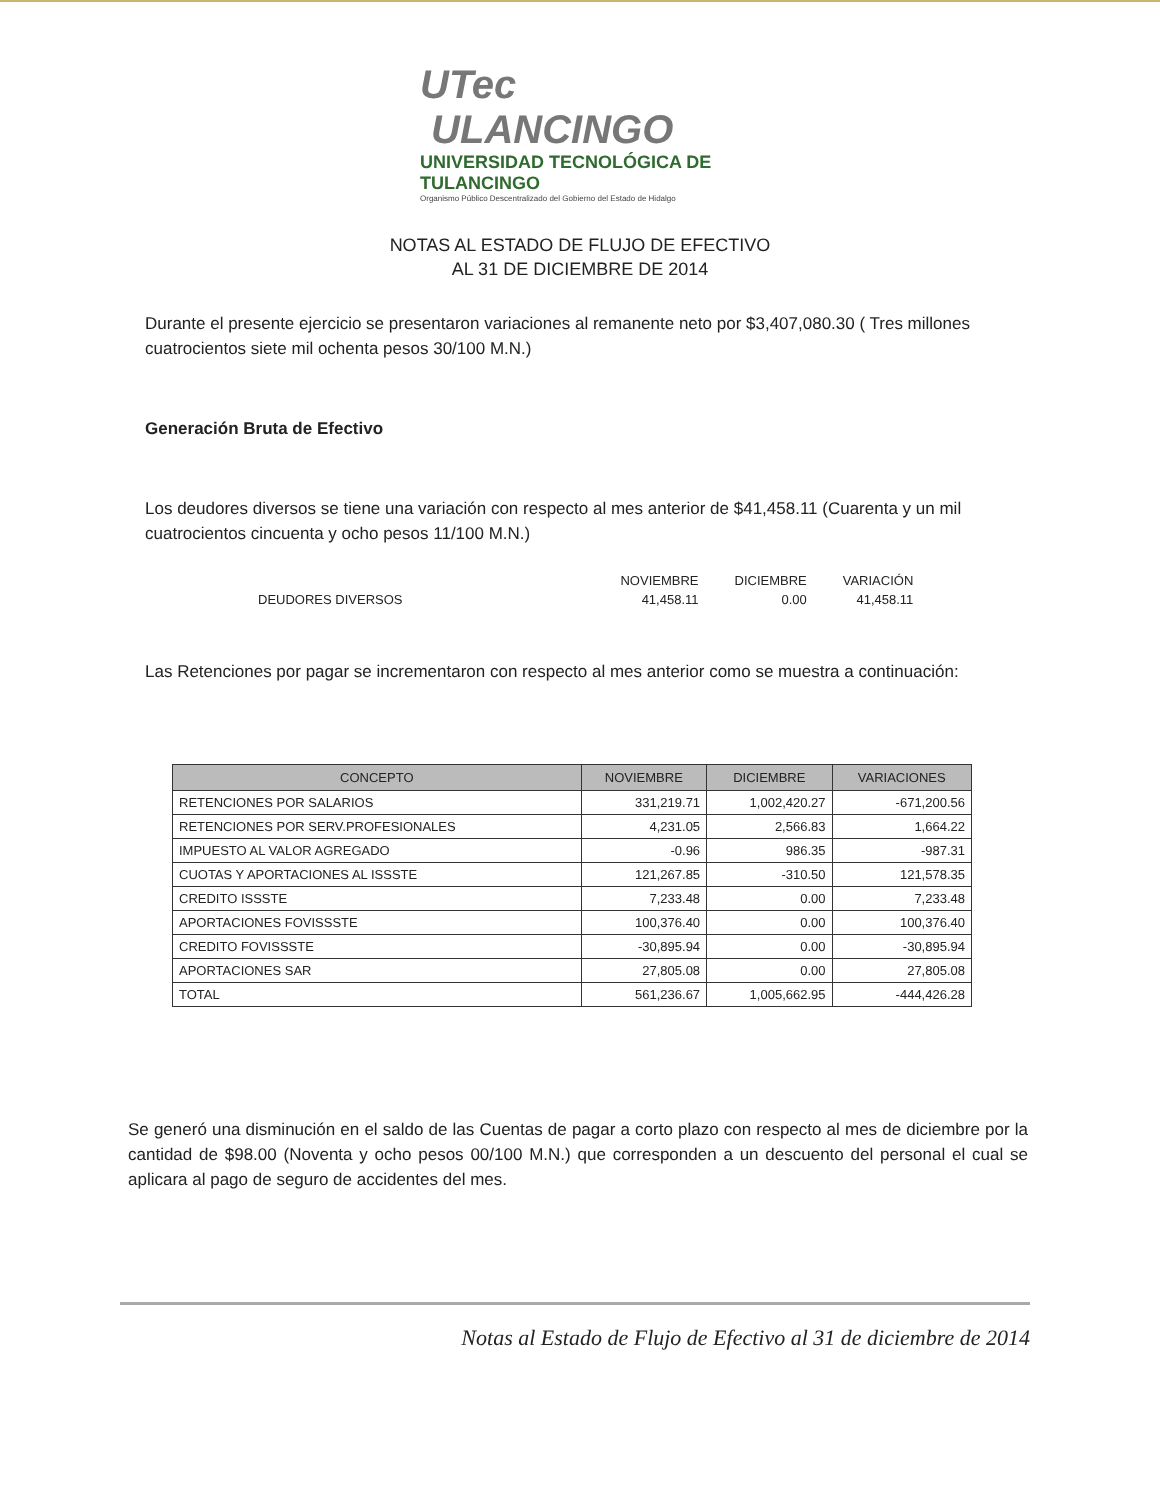UTec ULANCINGO
UNIVERSIDAD TECNOLÓGICA DE TULANCINGO
Organismo Público Descentralizado del Gobierno del Estado de Hidalgo
NOTAS AL ESTADO DE FLUJO DE EFECTIVO
AL 31 DE DICIEMBRE DE 2014
Durante el presente ejercicio se presentaron variaciones al remanente neto por $3,407,080.30 ( Tres millones cuatrocientos siete mil ochenta pesos 30/100 M.N.)
Generación Bruta de Efectivo
Los deudores diversos se tiene una variación con respecto al mes anterior de $41,458.11 (Cuarenta y un mil cuatrocientos cincuenta y ocho pesos 11/100 M.N.)
| | NOVIEMBRE | DICIEMBRE | VARIACIÓN |
| --- | --- | --- | --- |
| DEUDORES DIVERSOS | 41,458.11 | 0.00 | 41,458.11 |
Las Retenciones por pagar se incrementaron con respecto al mes anterior como se muestra a continuación:
| CONCEPTO | NOVIEMBRE | DICIEMBRE | VARIACIONES |
| --- | --- | --- | --- |
| RETENCIONES POR SALARIOS | 331,219.71 | 1,002,420.27 | -671,200.56 |
| RETENCIONES POR SERV.PROFESIONALES | 4,231.05 | 2,566.83 | 1,664.22 |
| IMPUESTO AL VALOR AGREGADO | -0.96 | 986.35 | -987.31 |
| CUOTAS Y APORTACIONES AL ISSSTE | 121,267.85 | -310.50 | 121,578.35 |
| CREDITO ISSSTE | 7,233.48 | 0.00 | 7,233.48 |
| APORTACIONES FOVISSSTE | 100,376.40 | 0.00 | 100,376.40 |
| CREDITO FOVISSSTE | -30,895.94 | 0.00 | -30,895.94 |
| APORTACIONES SAR | 27,805.08 | 0.00 | 27,805.08 |
| TOTAL | 561,236.67 | 1,005,662.95 | -444,426.28 |
Se generó una disminución en el saldo de las Cuentas de pagar a corto plazo con respecto al mes de diciembre por la cantidad de $98.00 (Noventa y ocho pesos 00/100 M.N.) que corresponden a un descuento del personal el cual se aplicara al pago de seguro de accidentes del mes.
Notas al Estado de Flujo de Efectivo al 31 de diciembre de 2014